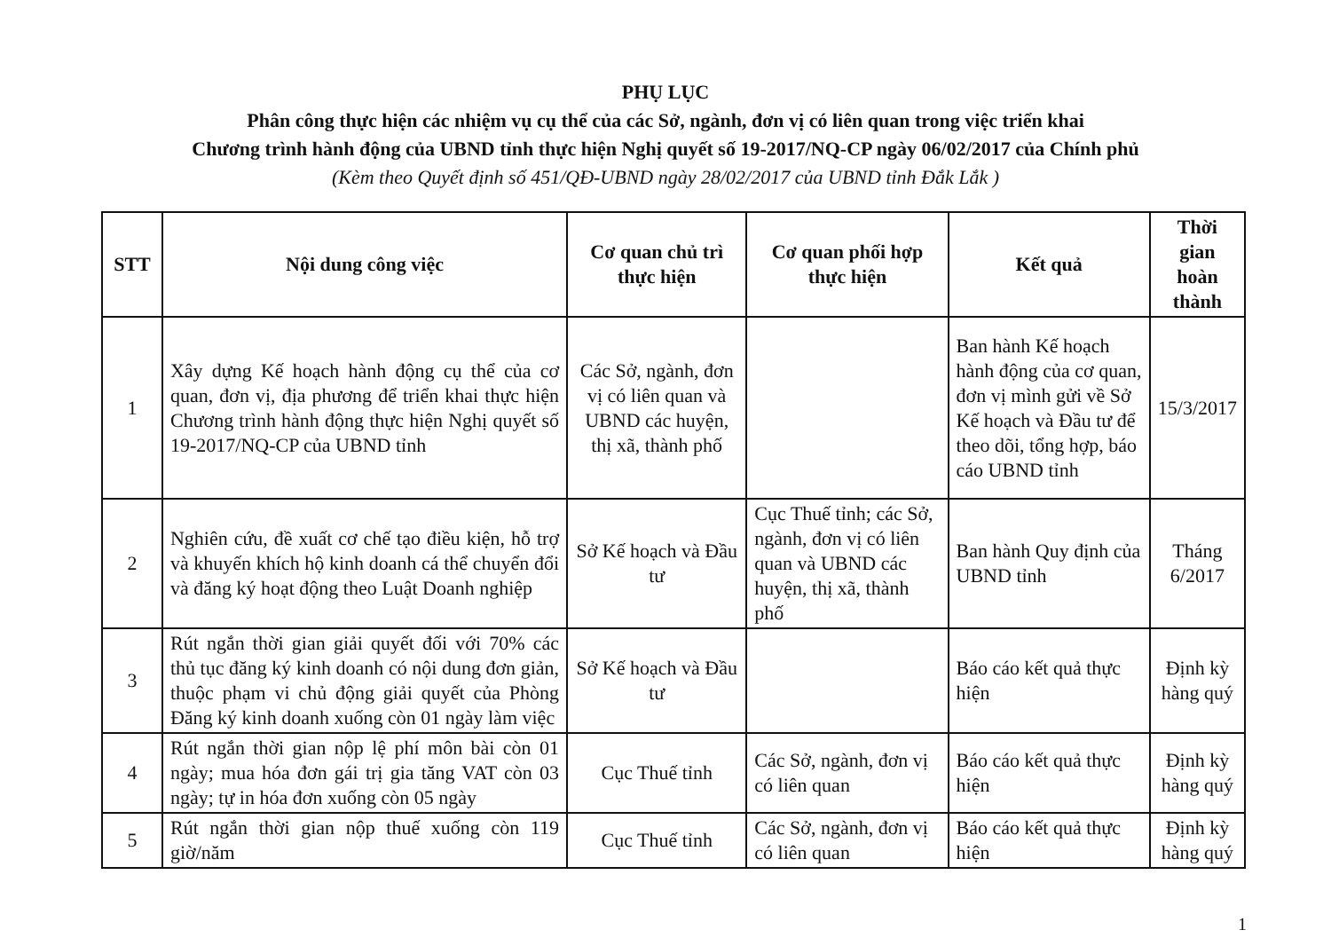PHỤ LỤC
Phân công thực hiện các nhiệm vụ cụ thể của các Sở, ngành, đơn vị có liên quan trong việc triển khai
Chương trình hành động của UBND tỉnh thực hiện Nghị quyết số 19-2017/NQ-CP ngày 06/02/2017 của Chính phủ
(Kèm theo Quyết định số 451/QĐ-UBND ngày 28/02/2017 của UBND tỉnh Đắk Lắk )
| STT | Nội dung công việc | Cơ quan chủ trì thực hiện | Cơ quan phối hợp thực hiện | Kết quả | Thời gian hoàn thành |
| --- | --- | --- | --- | --- | --- |
| 1 | Xây dựng Kế hoạch hành động cụ thể của cơ quan, đơn vị, địa phương để triển khai thực hiện Chương trình hành động thực hiện Nghị quyết số 19-2017/NQ-CP của UBND tỉnh | Các Sở, ngành, đơn vị có liên quan và UBND các huyện, thị xã, thành phố | | Ban hành Kế hoạch hành động của cơ quan, đơn vị mình gửi về Sở Kế hoạch và Đầu tư để theo dõi, tổng hợp, báo cáo UBND tỉnh | 15/3/2017 |
| 2 | Nghiên cứu, đề xuất cơ chế tạo điều kiện, hỗ trợ và khuyến khích hộ kinh doanh cá thể chuyển đổi và đăng ký hoạt động theo Luật Doanh nghiệp | Sở Kế hoạch và Đầu tư | Cục Thuế tỉnh; các Sở, ngành, đơn vị có liên quan và UBND các huyện, thị xã, thành phố | Ban hành Quy định của UBND tỉnh | Tháng 6/2017 |
| 3 | Rút ngắn thời gian giải quyết đối với 70% các thủ tục đăng ký kinh doanh có nội dung đơn giản, thuộc phạm vi chủ động giải quyết của Phòng Đăng ký kinh doanh xuống còn 01 ngày làm việc | Sở Kế hoạch và Đầu tư | | Báo cáo kết quả thực hiện | Định kỳ hàng quý |
| 4 | Rút ngắn thời gian nộp lệ phí môn bài còn 01 ngày; mua hóa đơn gái trị gia tăng VAT còn 03 ngày; tự in hóa đơn xuống còn 05 ngày | Cục Thuế tỉnh | Các Sở, ngành, đơn vị có liên quan | Báo cáo kết quả thực hiện | Định kỳ hàng quý |
| 5 | Rút ngắn thời gian nộp thuế xuống còn 119 giờ/năm | Cục Thuế tỉnh | Các Sở, ngành, đơn vị có liên quan | Báo cáo kết quả thực hiện | Định kỳ hàng quý |
1